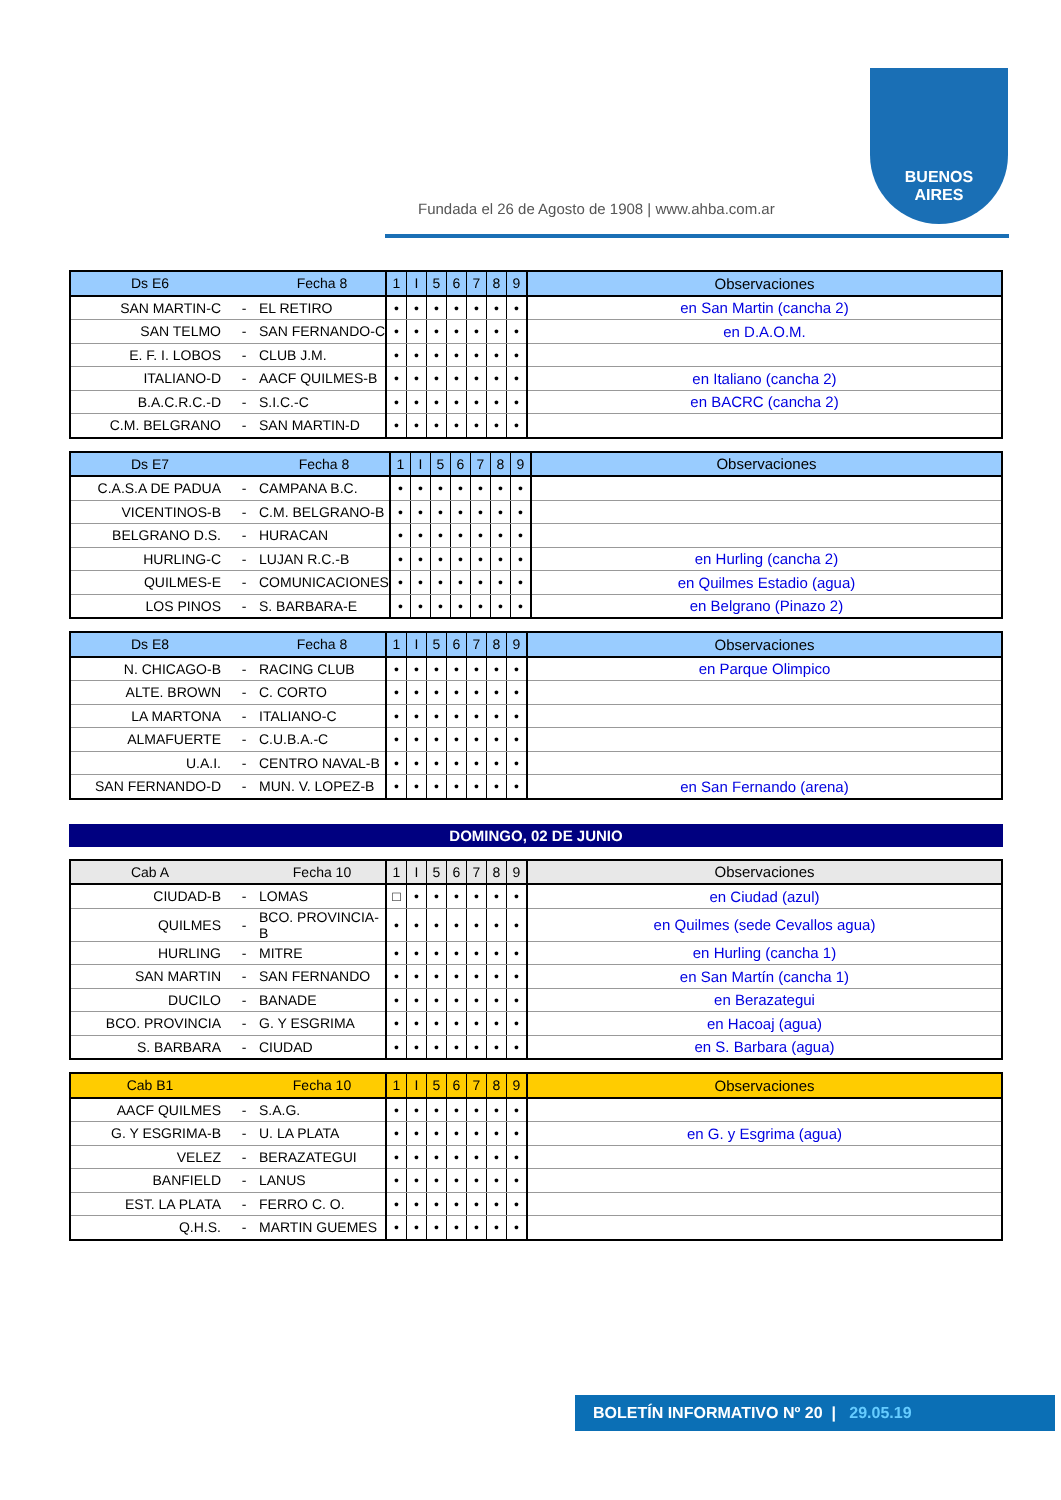Fundada el 26 de Agosto de 1908 | www.ahba.com.ar
BUENOS
AIRES
| Ds E6 | | Fecha 8 | 1 | I | 5 | 6 | 7 | 8 | 9 | Observaciones |
| --- | --- | --- | --- | --- | --- | --- | --- | --- | --- | --- |
| SAN MARTIN-C | - | EL RETIRO | • | • | • | • | • | • | • | en San Martin (cancha 2) |
| SAN TELMO | - | SAN FERNANDO-C | • | • | • | • | • | • | • | en D.A.O.M. |
| E. F. I. LOBOS | - | CLUB J.M. | • | • | • | • | • | • | • | |
| ITALIANO-D | - | AACF QUILMES-B | • | • | • | • | • | • | • | en Italiano (cancha 2) |
| B.A.C.R.C.-D | - | S.I.C.-C | • | • | • | • | • | • | • | en BACRC (cancha 2) |
| C.M. BELGRANO | - | SAN MARTIN-D | • | • | • | • | • | • | • | |
| Ds E7 | | Fecha 8 | 1 | I | 5 | 6 | 7 | 8 | 9 | Observaciones |
| --- | --- | --- | --- | --- | --- | --- | --- | --- | --- | --- |
| C.A.S.A DE PADUA | - | CAMPANA B.C. | • | • | • | • | • | • | • | |
| VICENTINOS-B | - | C.M. BELGRANO-B | • | • | • | • | • | • | • | |
| BELGRANO D.S. | - | HURACAN | • | • | • | • | • | • | • | |
| HURLING-C | - | LUJAN R.C.-B | • | • | • | • | • | • | • | en Hurling (cancha 2) |
| QUILMES-E | - | COMUNICACIONES | • | • | • | • | • | • | • | en Quilmes Estadio (agua) |
| LOS PINOS | - | S. BARBARA-E | • | • | • | • | • | • | • | en Belgrano (Pinazo 2) |
| Ds E8 | | Fecha 8 | 1 | I | 5 | 6 | 7 | 8 | 9 | Observaciones |
| --- | --- | --- | --- | --- | --- | --- | --- | --- | --- | --- |
| N. CHICAGO-B | - | RACING CLUB | • | • | • | • | • | • | • | en Parque Olimpico |
| ALTE. BROWN | - | C. CORTO | • | • | • | • | • | • | • | |
| LA MARTONA | - | ITALIANO-C | • | • | • | • | • | • | • | |
| ALMAFUERTE | - | C.U.B.A.-C | • | • | • | • | • | • | • | |
| U.A.I. | - | CENTRO NAVAL-B | • | • | • | • | • | • | • | |
| SAN FERNANDO-D | - | MUN. V. LOPEZ-B | • | • | • | • | • | • | • | en San Fernando (arena) |
DOMINGO, 02 DE JUNIO
| Cab A | | Fecha 10 | 1 | I | 5 | 6 | 7 | 8 | 9 | Observaciones |
| --- | --- | --- | --- | --- | --- | --- | --- | --- | --- | --- |
| CIUDAD-B | - | LOMAS | □ | • | • | • | • | • | • | en Ciudad (azul) |
| QUILMES | - | BCO. PROVINCIA-B | • | • | • | • | • | • | • | en Quilmes (sede Cevallos agua) |
| HURLING | - | MITRE | • | • | • | • | • | • | • | en Hurling (cancha 1) |
| SAN MARTIN | - | SAN FERNANDO | • | • | • | • | • | • | • | en San Martín (cancha 1) |
| DUCILO | - | BANADE | • | • | • | • | • | • | • | en Berazategui |
| BCO. PROVINCIA | - | G. Y ESGRIMA | • | • | • | • | • | • | • | en Hacoaj (agua) |
| S. BARBARA | - | CIUDAD | • | • | • | • | • | • | • | en S. Barbara (agua) |
| Cab B1 | | Fecha 10 | 1 | I | 5 | 6 | 7 | 8 | 9 | Observaciones |
| --- | --- | --- | --- | --- | --- | --- | --- | --- | --- | --- |
| AACF QUILMES | - | S.A.G. | • | • | • | • | • | • | • | |
| G. Y ESGRIMA-B | - | U. LA PLATA | • | • | • | • | • | • | • | en G. y Esgrima (agua) |
| VELEZ | - | BERAZATEGUI | • | • | • | • | • | • | • | |
| BANFIELD | - | LANUS | • | • | • | • | • | • | • | |
| EST. LA PLATA | - | FERRO C. O. | • | • | • | • | • | • | • | |
| Q.H.S. | - | MARTIN GUEMES | • | • | • | • | • | • | • | |
BOLETÍN INFORMATIVO Nº 20 | 29.05.19